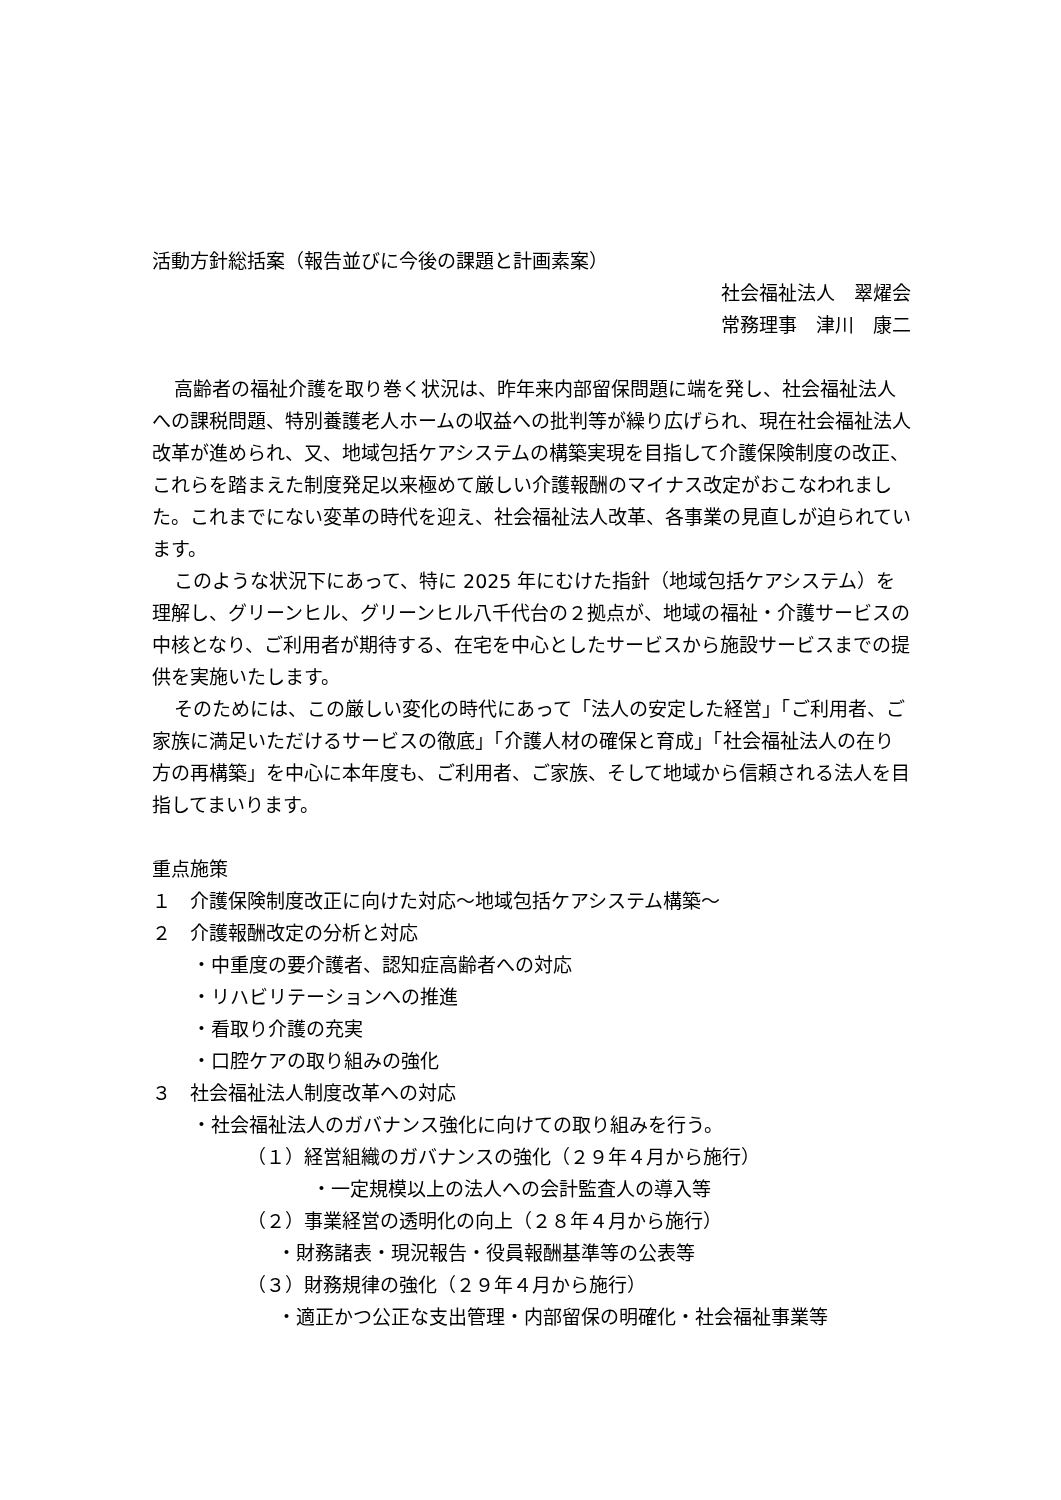活動方針総括案（報告並びに今後の課題と計画素案）
社会福祉法人　翠燿会
常務理事　津川　康二
高齢者の福祉介護を取り巻く状況は、昨年来内部留保問題に端を発し、社会福祉法人への課税問題、特別養護老人ホームの収益への批判等が繰り広げられ、現在社会福祉法人改革が進められ、又、地域包括ケアシステムの構築実現を目指して介護保険制度の改正、これらを踏まえた制度発足以来極めて厳しい介護報酬のマイナス改定がおこなわれました。これまでにない変革の時代を迎え、社会福祉法人改革、各事業の見直しが迫られています。
このような状況下にあって、特に 2025 年にむけた指針（地域包括ケアシステム）を理解し、グリーンヒル、グリーンヒル八千代台の２拠点が、地域の福祉・介護サービスの中核となり、ご利用者が期待する、在宅を中心としたサービスから施設サービスまでの提供を実施いたします。
そのためには、この厳しい変化の時代にあって「法人の安定した経営」「ご利用者、ご家族に満足いただけるサービスの徹底」「介護人材の確保と育成」「社会福祉法人の在り方の再構築」を中心に本年度も、ご利用者、ご家族、そして地域から信頼される法人を目指してまいります。
重点施策
１　介護保険制度改正に向けた対応～地域包括ケアシステム構築～
２　介護報酬改定の分析と対応
・中重度の要介護者、認知症高齢者への対応
・リハビリテーションへの推進
・看取り介護の充実
・口腔ケアの取り組みの強化
３　社会福祉法人制度改革への対応
・社会福祉法人のガバナンス強化に向けての取り組みを行う。
（１）経営組織のガバナンスの強化（２９年４月から施行）
・一定規模以上の法人への会計監査人の導入等
（２）事業経営の透明化の向上（２８年４月から施行）
・財務諸表・現況報告・役員報酬基準等の公表等
（３）財務規律の強化（２９年４月から施行）
・適正かつ公正な支出管理・内部留保の明確化・社会福祉事業等